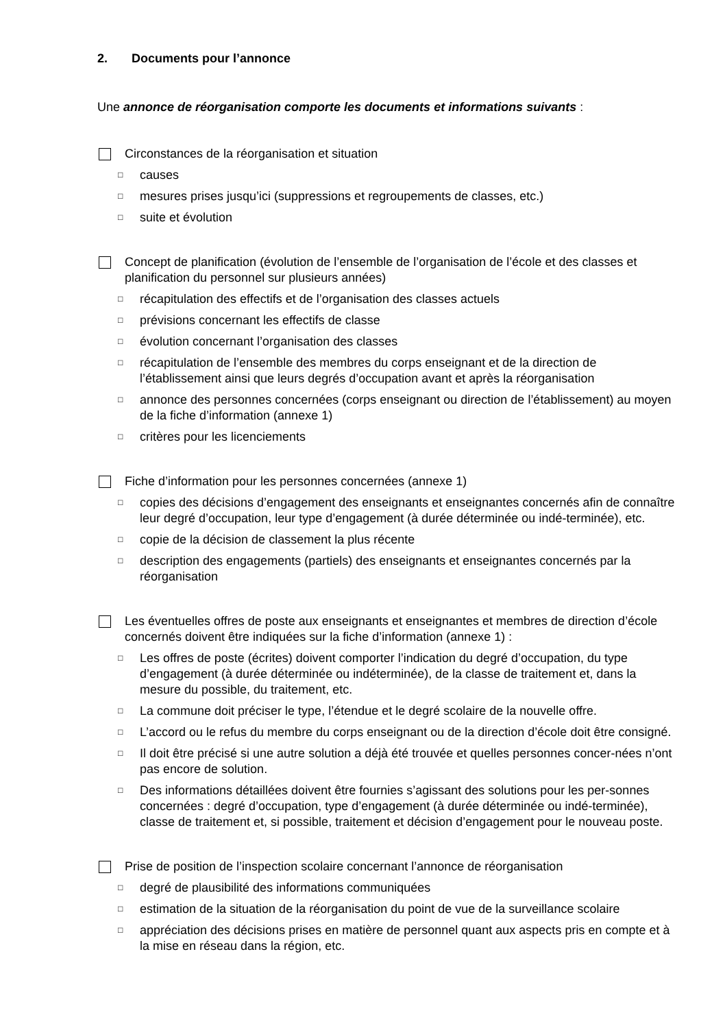2. Documents pour l’annonce
Une annonce de réorganisation comporte les documents et informations suivants :
Circonstances de la réorganisation et situation
□
causes
□
mesures prises jusqu’ici (suppressions et regroupements de classes, etc.)
□
suite et évolution
Concept de planification (évolution de l’ensemble de l’organisation de l’école et des classes et planification du personnel sur plusieurs années)
□
récapitulation des effectifs et de l’organisation des classes actuels
□
prévisions concernant les effectifs de classe
□
évolution concernant l’organisation des classes
□
récapitulation de l’ensemble des membres du corps enseignant et de la direction de l’établissement ainsi que leurs degrés d’occupation avant et après la réorganisation
□
annonce des personnes concernées (corps enseignant ou direction de l’établissement) au moyen de la fiche d’information (annexe 1)
□
critères pour les licenciements
Fiche d’information pour les personnes concernées (annexe 1)
□
copies des décisions d’engagement des enseignants et enseignantes concernés afin de connaître leur degré d’occupation, leur type d’engagement (à durée déterminée ou indé-terminée), etc.
□
copie de la décision de classement la plus récente
□
description des engagements (partiels) des enseignants et enseignantes concernés par la réorganisation
Les éventuelles offres de poste aux enseignants et enseignantes et membres de direction d’école concernés doivent être indiquées sur la fiche d’information (annexe 1) :
□
Les offres de poste (écrites) doivent comporter l’indication du degré d’occupation, du type d’engagement (à durée déterminée ou indéterminée), de la classe de traitement et, dans la mesure du possible, du traitement, etc.
□
La commune doit préciser le type, l’étendue et le degré scolaire de la nouvelle offre.
□
L’accord ou le refus du membre du corps enseignant ou de la direction d’école doit être consigné.
□
Il doit être précisé si une autre solution a déjà été trouvée et quelles personnes concer-nées n’ont pas encore de solution.
□
Des informations détaillées doivent être fournies s’agissant des solutions pour les per-sonnes concernées : degré d’occupation, type d’engagement (à durée déterminée ou indé-terminée), classe de traitement et, si possible, traitement et décision d’engagement pour le nouveau poste.
Prise de position de l’inspection scolaire concernant l’annonce de réorganisation
□
degré de plausibilité des informations communiquées
□
estimation de la situation de la réorganisation du point de vue de la surveillance scolaire
□
appréciation des décisions prises en matière de personnel quant aux aspects pris en compte et à la mise en réseau dans la région, etc.